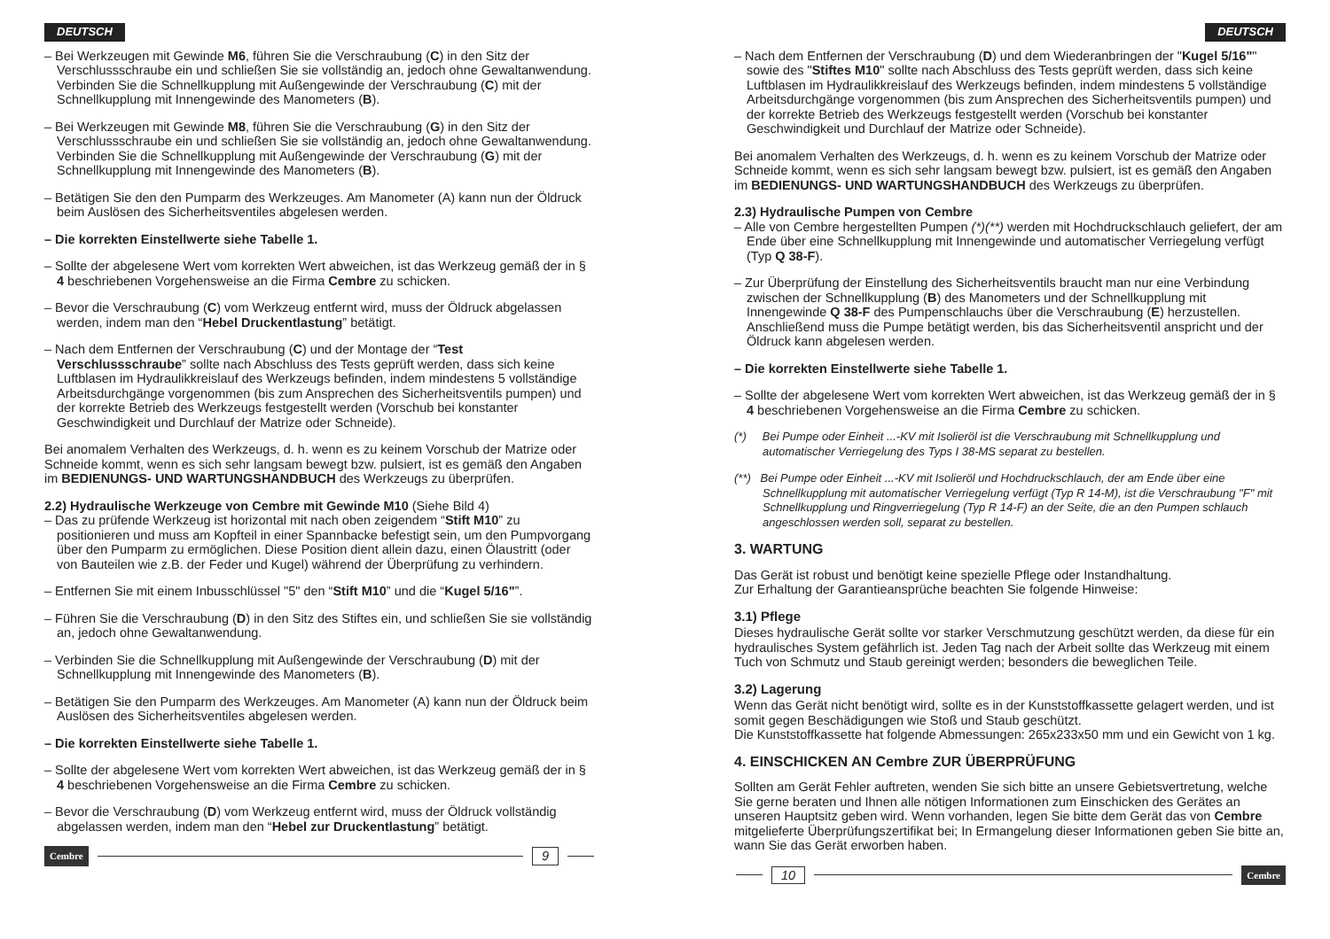DEUTSCH
– Bei Werkzeugen mit Gewinde M6, führen Sie die Verschraubung (C) in den Sitz der Verschlussschraube ein und schließen Sie sie vollständig an, jedoch ohne Gewaltanwendung. Verbinden Sie die Schnellkupplung mit Außengewinde der Verschraubung (C) mit der Schnellkupplung mit Innengewinde des Manometers (B).
– Bei Werkzeugen mit Gewinde M8, führen Sie die Verschraubung (G) in den Sitz der Verschlussschraube ein und schließen Sie sie vollständig an, jedoch ohne Gewaltanwendung. Verbinden Sie die Schnellkupplung mit Außengewinde der Verschraubung (G) mit der Schnellkupplung mit Innengewinde des Manometers (B).
– Betätigen Sie den den Pumparm des Werkzeuges. Am Manometer (A) kann nun der Öldruck beim Auslösen des Sicherheitsventiles abgelesen werden.
– Die korrekten Einstellwerte siehe Tabelle 1.
– Sollte der abgelesene Wert vom korrekten Wert abweichen, ist das Werkzeug gemäß der in § 4 beschriebenen Vorgehensweise an die Firma Cembre zu schicken.
– Bevor die Verschraubung (C) vom Werkzeug entfernt wird, muss der Öldruck abgelassen werden, indem man den “Hebel Druckentlastung” betätigt.
– Nach dem Entfernen der Verschraubung (C) und der Montage der “Test Verschlussschraube” sollte nach Abschluss des Tests geprüft werden, dass sich keine Luftblasen im Hydraulikkreislauf des Werkzeugs befinden, indem mindestens 5 vollständige Arbeitsdurchgänge vorgenommen (bis zum Ansprechen des Sicherheitsventils pumpen) und der korrekte Betrieb des Werkzeugs festgestellt werden (Vorschub bei konstanter Geschwindigkeit und Durchlauf der Matrize oder Schneide).
Bei anomalem Verhalten des Werkzeugs, d. h. wenn es zu keinem Vorschub der Matrize oder Schneide kommt, wenn es sich sehr langsam bewegt bzw. pulsiert, ist es gemäß den Angaben im BEDIENUNGS- UND WARTUNGSHANDBUCH des Werkzeugs zu überprüfen.
2.2) Hydraulische Werkzeuge von Cembre mit Gewinde M10 (Siehe Bild 4)
– Das zu prüfende Werkzeug ist horizontal mit nach oben zeigendem “Stift M10” zu positionieren und muss am Kopfteil in einer Spannbacke befestigt sein, um den Pumpvorgang über den Pumparm zu ermöglichen. Diese Position dient allein dazu, einen Ölaustritt (oder von Bauteilen wie z.B. der Feder und Kugel) während der Überprüfung zu verhindern.
– Entfernen Sie mit einem Inbusschlüssel "5" den “Stift M10” und die “Kugel 5/16"”.
– Führen Sie die Verschraubung (D) in den Sitz des Stiftes ein, und schließen Sie sie vollständig an, jedoch ohne Gewaltanwendung.
– Verbinden Sie die Schnellkupplung mit Außengewinde der Verschraubung (D) mit der Schnellkupplung mit Innengewinde des Manometers (B).
– Betätigen Sie den Pumparm des Werkzeuges. Am Manometer (A) kann nun der Öldruck beim Auslösen des Sicherheitsventiles abgelesen werden.
– Die korrekten Einstellwerte siehe Tabelle 1.
– Sollte der abgelesene Wert vom korrekten Wert abweichen, ist das Werkzeug gemäß der in § 4 beschriebenen Vorgehensweise an die Firma Cembre zu schicken.
– Bevor die Verschraubung (D) vom Werkzeug entfernt wird, muss der Öldruck vollständig abgelassen werden, indem man den “Hebel zur Druckentlastung” betätigt.
Cembre 9
DEUTSCH
– Nach dem Entfernen der Verschraubung (D) und dem Wiederanbringen der "Kugel 5/16"" sowie des "Stiftes M10" sollte nach Abschluss des Tests geprüft werden, dass sich keine Luftblasen im Hydraulikkreislauf des Werkzeugs befinden, indem mindestens 5 vollständige Arbeitsdurchgänge vorgenommen (bis zum Ansprechen des Sicherheitsventils pumpen) und der korrekte Betrieb des Werkzeugs festgestellt werden (Vorschub bei konstanter Geschwindigkeit und Durchlauf der Matrize oder Schneide).
Bei anomalem Verhalten des Werkzeugs, d. h. wenn es zu keinem Vorschub der Matrize oder Schneide kommt, wenn es sich sehr langsam bewegt bzw. pulsiert, ist es gemäß den Angaben im BEDIENUNGS- UND WARTUNGSHANDBUCH des Werkzeugs zu überprüfen.
2.3) Hydraulische Pumpen von Cembre
– Alle von Cembre hergestellten Pumpen (*)(**) werden mit Hochdruckschlauch geliefert, der am Ende über eine Schnellkupplung mit Innengewinde und automatischer Verriegelung verfügt (Typ Q 38-F).
– Zur Überprüfung der Einstellung des Sicherheitsventils braucht man nur eine Verbindung zwischen der Schnellkupplung (B) des Manometers und der Schnellkupplung mit Innengewinde Q 38-F des Pumpenschlauchs über die Verschraubung (E) herzustellen. Anschließend muss die Pumpe betätigt werden, bis das Sicherheitsventil anspricht und der Öldruck kann abgelesen werden.
– Die korrekten Einstellwerte siehe Tabelle 1.
– Sollte der abgelesene Wert vom korrekten Wert abweichen, ist das Werkzeug gemäß der in § 4 beschriebenen Vorgehensweise an die Firma Cembre zu schicken.
(*) Bei Pumpe oder Einheit ...-KV mit Isolieröl ist die Verschraubung mit Schnellkupplung und automatischer Verriegelung des Typs I 38-MS separat zu bestellen.
(**) Bei Pumpe oder Einheit ...-KV mit Isolieröl und Hochdruckschlauch, der am Ende über eine Schnellkupplung mit automatischer Verriegelung verfügt (Typ R 14-M), ist die Verschraubung "F" mit Schnellkupplung und Ringverriegelung (Typ R 14-F) an der Seite, die an den Pumpen schlauch angeschlossen werden soll, separat zu bestellen.
3. WARTUNG
Das Gerät ist robust und benötigt keine spezielle Pflege oder Instandhaltung.
Zur Erhaltung der Garantieansprüche beachten Sie folgende Hinweise:
3.1) Pflege
Dieses hydraulische Gerät sollte vor starker Verschmutzung geschützt werden, da diese für ein hydraulisches System gefährlich ist. Jeden Tag nach der Arbeit sollte das Werkzeug mit einem Tuch von Schmutz und Staub gereinigt werden; besonders die beweglichen Teile.
3.2) Lagerung
Wenn das Gerät nicht benötigt wird, sollte es in der Kunststoffkassette gelagert werden, und ist somit gegen Beschädigungen wie Stoß und Staub geschützt.
Die Kunststoffkassette hat folgende Abmessungen: 265x233x50 mm und ein Gewicht von 1 kg.
4. EINSCHICKEN AN Cembre ZUR ÜBERPRÜFUNG
Sollten am Gerät Fehler auftreten, wenden Sie sich bitte an unsere Gebietsvertretung, welche Sie gerne beraten und Ihnen alle nötigen Informationen zum Einschicken des Gerätes an unseren Hauptsitz geben wird. Wenn vorhanden, legen Sie bitte dem Gerät das von Cembre mitgelieferte Überprüfungszertifikat bei; In Ermangelung dieser Informationen geben Sie bitte an, wann Sie das Gerät erworben haben.
10 Cembre